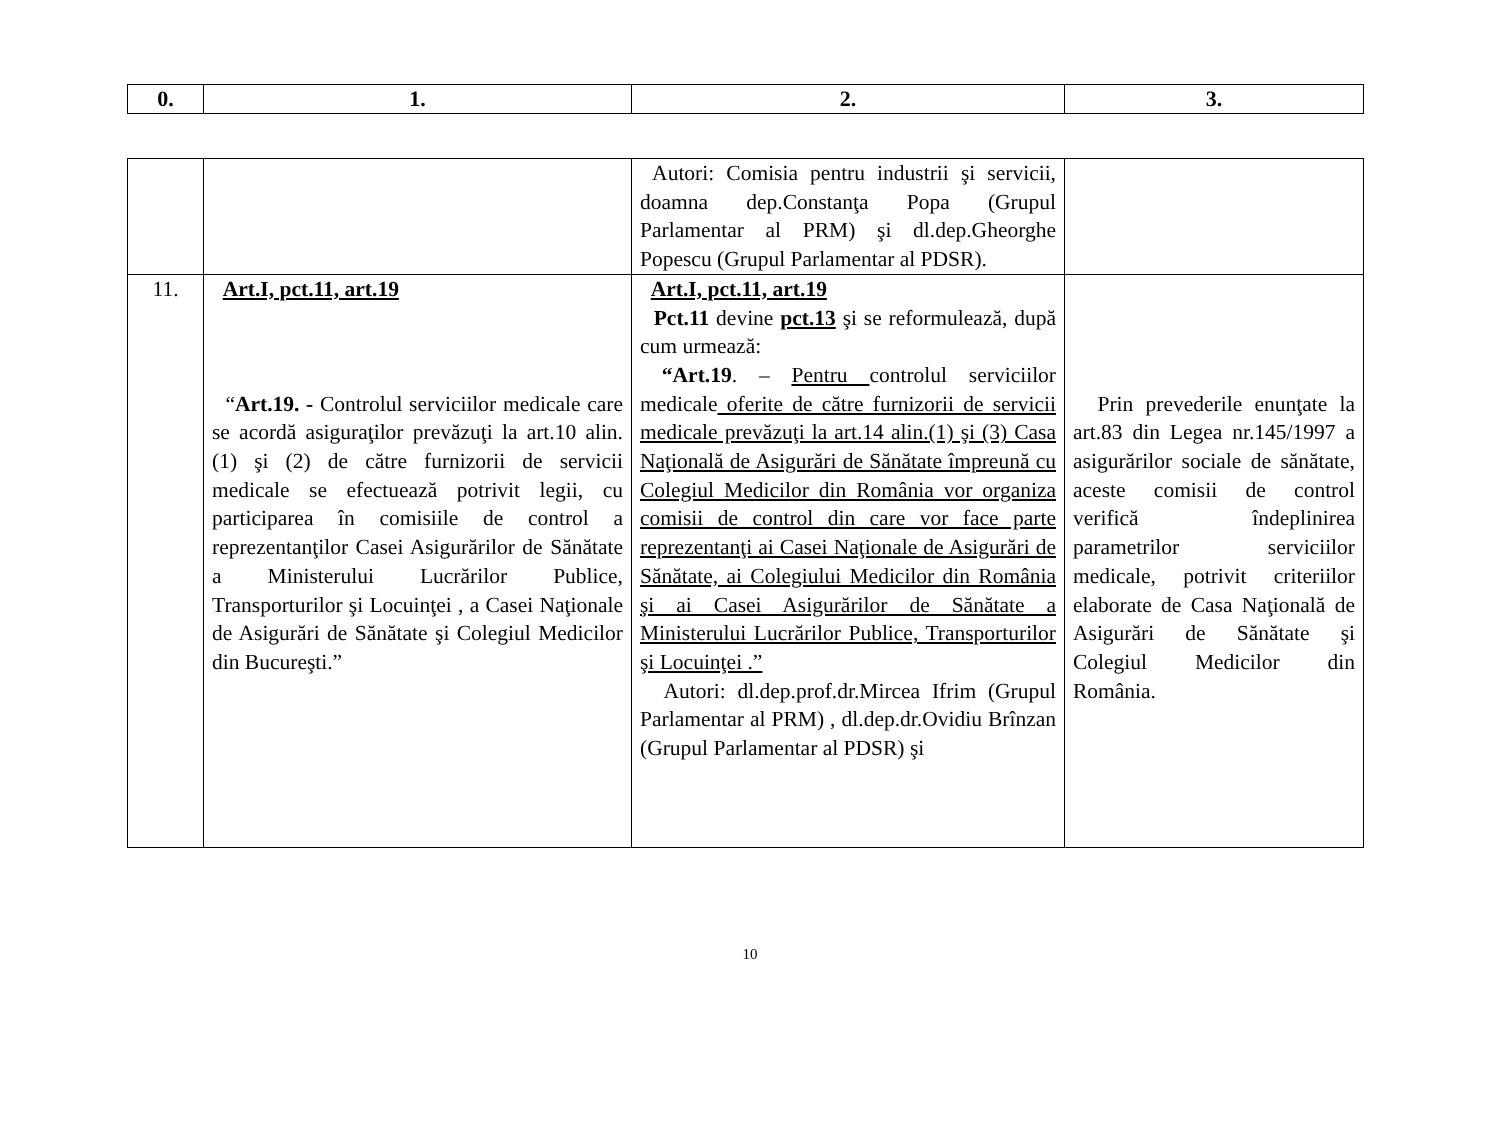| 0. | 1. | 2. | 3. |
| --- | --- | --- | --- |
| | | Autori: Comisia pentru industrii şi servicii, doamna dep.Constanţa Popa (Grupul Parlamentar al PRM) şi dl.dep.Gheorghe Popescu (Grupul Parlamentar al PDSR). | |
| 11. | Art.I, pct.11, art.19 “ Art.19. - Controlul serviciilor medicale care se acordă asiguraţilor prevăzuţi la art.10 alin.(1) şi (2) de către furnizorii de servicii medicale se efectuează potrivit legii, cu participarea în comisiile de control a reprezentanţilor Casei Asigurărilor de Sănătate a Ministerului Lucrărilor Publice, Transporturilor şi Locuinţei , a Casei Naţionale de Asigurări de Sănătate şi Colegiul Medicilor din Bucureşti.” | Art.I, pct.11, art.19 Pct.11 devine pct.13 şi se reformulează, după cum urmează: “Art.19 . – Pentru controlul serviciilor medicale oferite de către furnizorii de servicii medicale prevăzuţi la art.14 alin.(1) şi (3) Casa Naţională de Asigurări de Sănătate împreună cu Colegiul Medicilor din România vor organiza comisii de control din care vor face parte reprezentanţi ai Casei Naţionale de Asigurări de Sănătate, ai Colegiului Medicilor din România şi ai Casei Asigurărilor de Sănătate a Ministerului Lucrărilor Publice, Transporturilor şi Locuinţei .” Autori: dl.dep.prof.dr.Mircea Ifrim (Grupul Parlamentar al PRM) , dl.dep.dr.Ovidiu Brînzan (Grupul Parlamentar al PDSR) şi | Prin prevederile enunţate la art.83 din Legea nr.145/1997 a asigurărilor sociale de sănătate, aceste comisii de control verifică îndeplinirea parametrilor serviciilor medicale, potrivit criteriilor elaborate de Casa Naţională de Asigurări de Sănătate şi Colegiul Medicilor din România. |
10